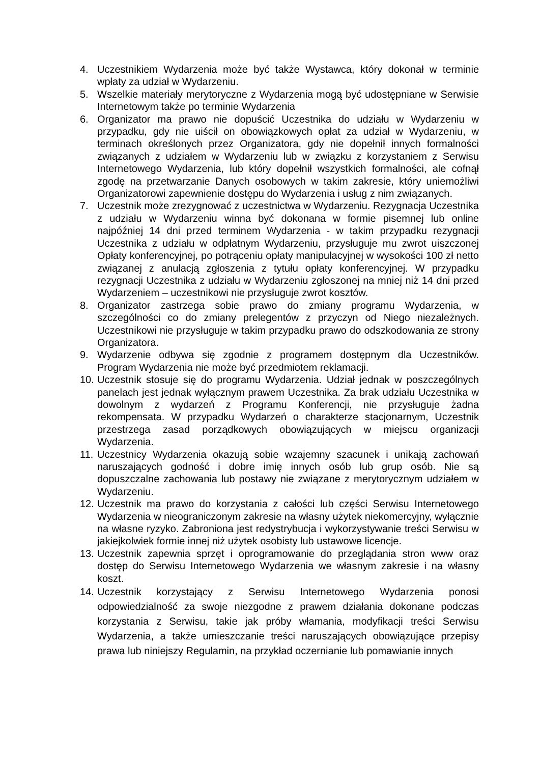4. Uczestnikiem Wydarzenia może być także Wystawca, który dokonał w terminie wpłaty za udział w Wydarzeniu.
5. Wszelkie materiały merytoryczne z Wydarzenia mogą być udostępniane w Serwisie Internetowym także po terminie Wydarzenia
6. Organizator ma prawo nie dopuścić Uczestnika do udziału w Wydarzeniu w przypadku, gdy nie uiścił on obowiązkowych opłat za udział w Wydarzeniu, w terminach określonych przez Organizatora, gdy nie dopełnił innych formalności związanych z udziałem w Wydarzeniu lub w związku z korzystaniem z Serwisu Internetowego Wydarzenia, lub który dopełnił wszystkich formalności, ale cofnął zgodę na przetwarzanie Danych osobowych w takim zakresie, który uniemożliwi Organizatorowi zapewnienie dostępu do Wydarzenia i usług z nim związanych.
7. Uczestnik może zrezygnować z uczestnictwa w Wydarzeniu. Rezygnacja Uczestnika z udziału w Wydarzeniu winna być dokonana w formie pisemnej lub online najpóźniej 14 dni przed terminem Wydarzenia - w takim przypadku rezygnacji Uczestnika z udziału w odpłatnym Wydarzeniu, przysługuje mu zwrot uiszczonej Opłaty konferencyjnej, po potrąceniu opłaty manipulacyjnej w wysokości 100 zł netto związanej z anulacją zgłoszenia z tytułu opłaty konferencyjnej. W przypadku rezygnacji Uczestnika z udziału w Wydarzeniu zgłoszonej na mniej niż 14 dni przed Wydarzeniem – uczestnikowi nie przysługuje zwrot kosztów.
8. Organizator zastrzega sobie prawo do zmiany programu Wydarzenia, w szczególności co do zmiany prelegentów z przyczyn od Niego niezależnych. Uczestnikowi nie przysługuje w takim przypadku prawo do odszkodowania ze strony Organizatora.
9. Wydarzenie odbywa się zgodnie z programem dostępnym dla Uczestników. Program Wydarzenia nie może być przedmiotem reklamacji.
10. Uczestnik stosuje się do programu Wydarzenia. Udział jednak w poszczególnych panelach jest jednak wyłącznym prawem Uczestnika. Za brak udziału Uczestnika w dowolnym z wydarzeń z Programu Konferencji, nie przysługuje żadna rekompensata. W przypadku Wydarzeń o charakterze stacjonarnym, Uczestnik przestrzega zasad porządkowych obowiązujących w miejscu organizacji Wydarzenia.
11. Uczestnicy Wydarzenia okazują sobie wzajemny szacunek i unikają zachowań naruszających godność i dobre imię innych osób lub grup osób. Nie są dopuszczalne zachowania lub postawy nie związane z merytorycznym udziałem w Wydarzeniu.
12. Uczestnik ma prawo do korzystania z całości lub części Serwisu Internetowego Wydarzenia w nieograniczonym zakresie na własny użytek niekomercyjny, wyłącznie na własne ryzyko. Zabroniona jest redystrybucja i wykorzystywanie treści Serwisu w jakiejkolwiek formie innej niż użytek osobisty lub ustawowe licencje.
13. Uczestnik zapewnia sprzęt i oprogramowanie do przeglądania stron www oraz dostęp do Serwisu Internetowego Wydarzenia we własnym zakresie i na własny koszt.
14. Uczestnik korzystający z Serwisu Internetowego Wydarzenia ponosi odpowiedzialność za swoje niezgodne z prawem działania dokonane podczas korzystania z Serwisu, takie jak próby włamania, modyfikacji treści Serwisu Wydarzenia, a także umieszczanie treści naruszających obowiązujące przepisy prawa lub niniejszy Regulamin, na przykład oczernianie lub pomawianie innych